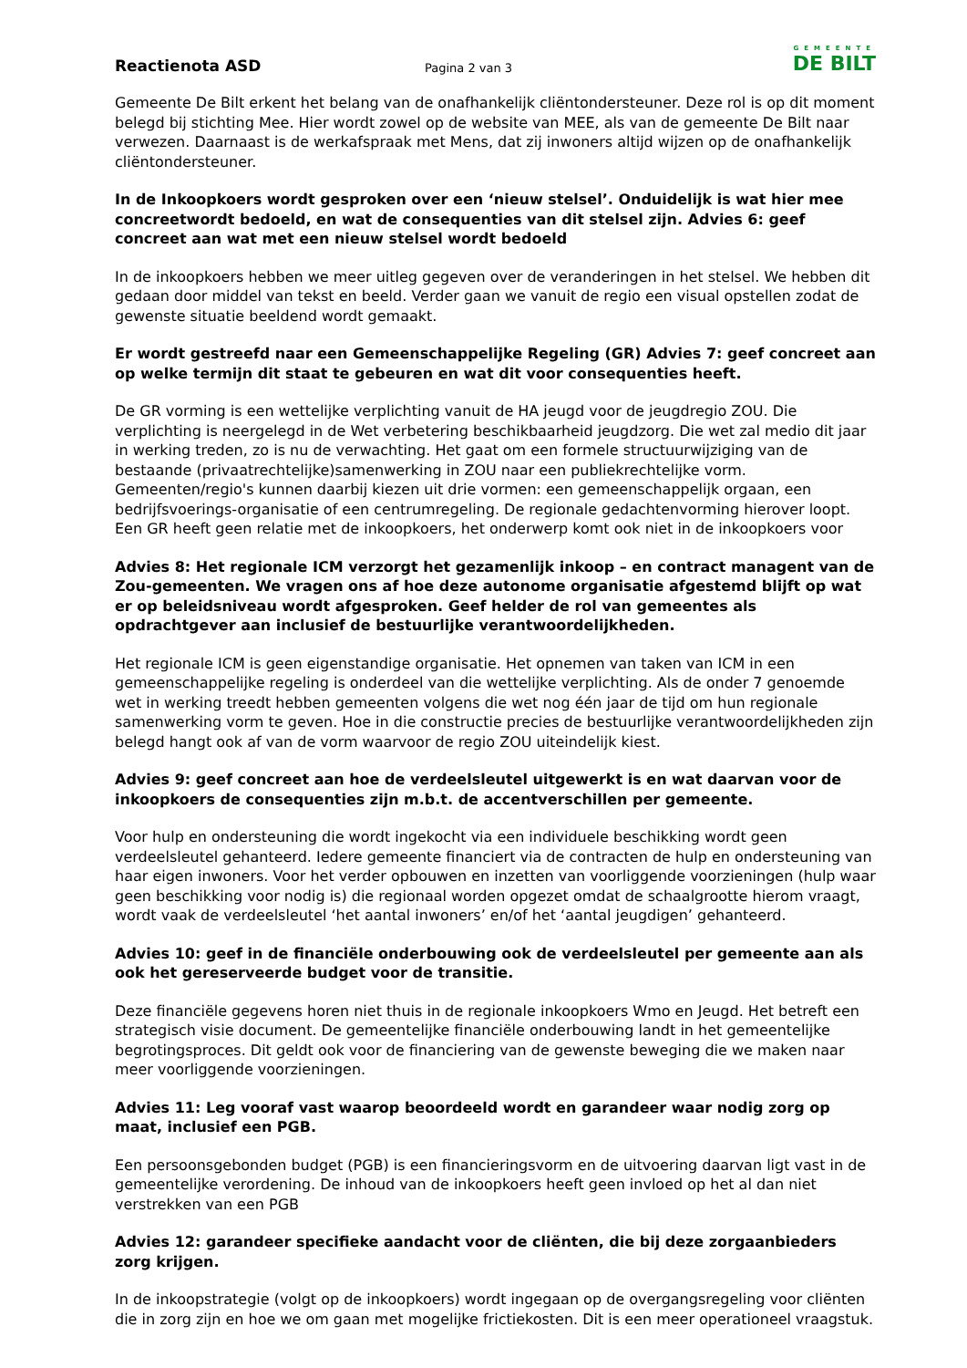Reactienota ASD
Pagina 2 van 3
GEMEENTE
DE BILT
Gemeente De Bilt erkent het belang van de onafhankelijk cliëntondersteuner. Deze rol is op dit moment belegd bij stichting Mee. Hier wordt zowel op de website van MEE, als van de gemeente De Bilt naar verwezen. Daarnaast is de werkafspraak met Mens, dat zij inwoners altijd wijzen op de onafhankelijk cliëntondersteuner.
In de Inkoopkoers wordt gesproken over een ‘nieuw stelsel’. Onduidelijk is wat hier mee concreetwordt bedoeld, en wat de consequenties van dit stelsel zijn. Advies 6: geef concreet aan wat met een nieuw stelsel wordt bedoeld
In de inkoopkoers hebben we meer uitleg gegeven over de veranderingen in het stelsel. We hebben dit gedaan door middel van tekst en beeld. Verder gaan we vanuit de regio een visual opstellen zodat de gewenste situatie beeldend wordt gemaakt.
Er wordt gestreefd naar een Gemeenschappelijke Regeling (GR) Advies 7: geef concreet aan op welke termijn dit staat te gebeuren en wat dit voor consequenties heeft.
De GR vorming is een wettelijke verplichting vanuit de HA jeugd voor de jeugdregio ZOU. Die verplichting is neergelegd in de Wet verbetering beschikbaarheid jeugdzorg. Die wet zal medio dit jaar in werking treden, zo is nu de verwachting. Het gaat om een formele structuurwijziging van de bestaande (privaatrechtelijke)samenwerking in ZOU naar een publiekrechtelijke vorm. Gemeenten/regio's kunnen daarbij kiezen uit drie vormen: een gemeenschappelijk orgaan, een bedrijfsvoerings-organisatie of een centrumregeling. De regionale gedachtenvorming hierover loopt. Een GR heeft geen relatie met de inkoopkoers, het onderwerp komt ook niet in de inkoopkoers voor
Advies 8: Het regionale ICM verzorgt het gezamenlijk inkoop – en contract managent van de Zou-gemeenten. We vragen ons af hoe deze autonome organisatie afgestemd blijft op wat er op beleidsniveau wordt afgesproken. Geef helder de rol van gemeentes als opdrachtgever aan inclusief de bestuurlijke verantwoordelijkheden.
Het regionale ICM is geen eigenstandige organisatie. Het opnemen van taken van ICM in een gemeenschappelijke regeling is onderdeel van die wettelijke verplichting. Als de onder 7 genoemde wet in werking treedt hebben gemeenten volgens die wet nog één jaar de tijd om hun regionale samenwerking vorm te geven. Hoe in die constructie precies de bestuurlijke verantwoordelijkheden zijn belegd hangt ook af van de vorm waarvoor de regio ZOU uiteindelijk kiest.
Advies 9: geef concreet aan hoe de verdeelsleutel uitgewerkt is en wat daarvan voor de inkoopkoers de consequenties zijn m.b.t. de accentverschillen per gemeente.
Voor hulp en ondersteuning die wordt ingekocht via een individuele beschikking wordt geen verdeelsleutel gehanteerd. Iedere gemeente financiert via de contracten de hulp en ondersteuning van haar eigen inwoners. Voor het verder opbouwen en inzetten van voorliggende voorzieningen (hulp waar geen beschikking voor nodig is) die regionaal worden opgezet omdat de schaalgrootte hierom vraagt, wordt vaak de verdeelsleutel ‘het aantal inwoners’ en/of het ‘aantal jeugdigen’ gehanteerd.
Advies 10: geef in de financiële onderbouwing ook de verdeelsleutel per gemeente aan als ook het gereserveerde budget voor de transitie.
Deze financiële gegevens horen niet thuis in de regionale inkoopkoers Wmo en Jeugd. Het betreft een strategisch visie document. De gemeentelijke financiële onderbouwing landt in het gemeentelijke begrotingsproces. Dit geldt ook voor de financiering van de gewenste beweging die we maken naar meer voorliggende voorzieningen.
Advies 11: Leg vooraf vast waarop beoordeeld wordt en garandeer waar nodig zorg op maat, inclusief een PGB.
Een persoonsgebonden budget (PGB) is een financieringsvorm en de uitvoering daarvan ligt vast in de gemeentelijke verordening. De inhoud van de inkoopkoers heeft geen invloed op het al dan niet verstrekken van een PGB
Advies 12: garandeer specifieke aandacht voor de cliënten, die bij deze zorgaanbieders zorg krijgen.
In de inkoopstrategie (volgt op de inkoopkoers) wordt ingegaan op de overgangsregeling voor cliënten die in zorg zijn en hoe we om gaan met mogelijke frictiekosten. Dit is een meer operationeel vraagstuk.